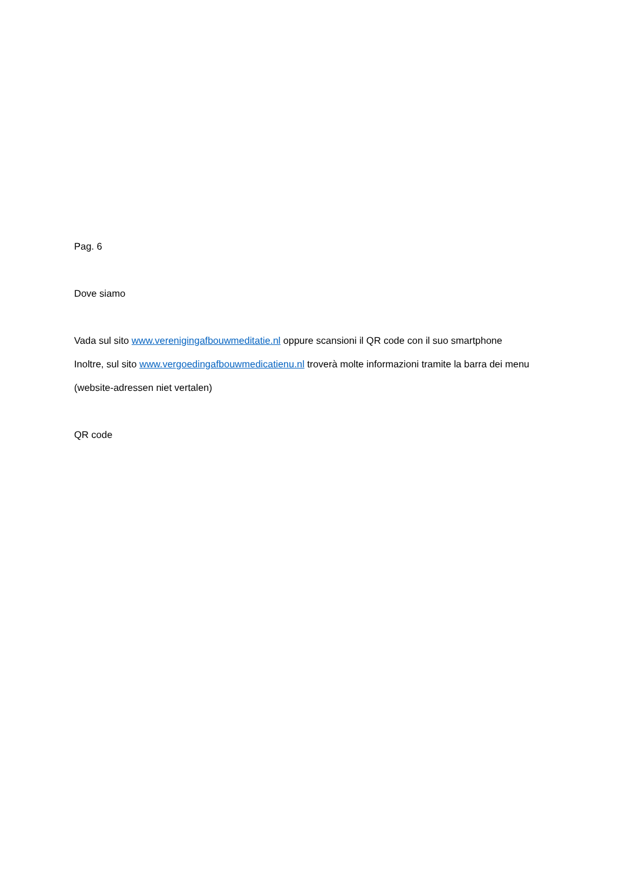Pag. 6
Dove siamo
Vada sul sito www.verenigingafbouwmeditatie.nl oppure scansioni il QR code con il suo smartphone
Inoltre, sul sito www.vergoedingafbouwmedicatienu.nl troverà molte informazioni tramite la barra dei menu
(website-adressen niet vertalen)
QR code